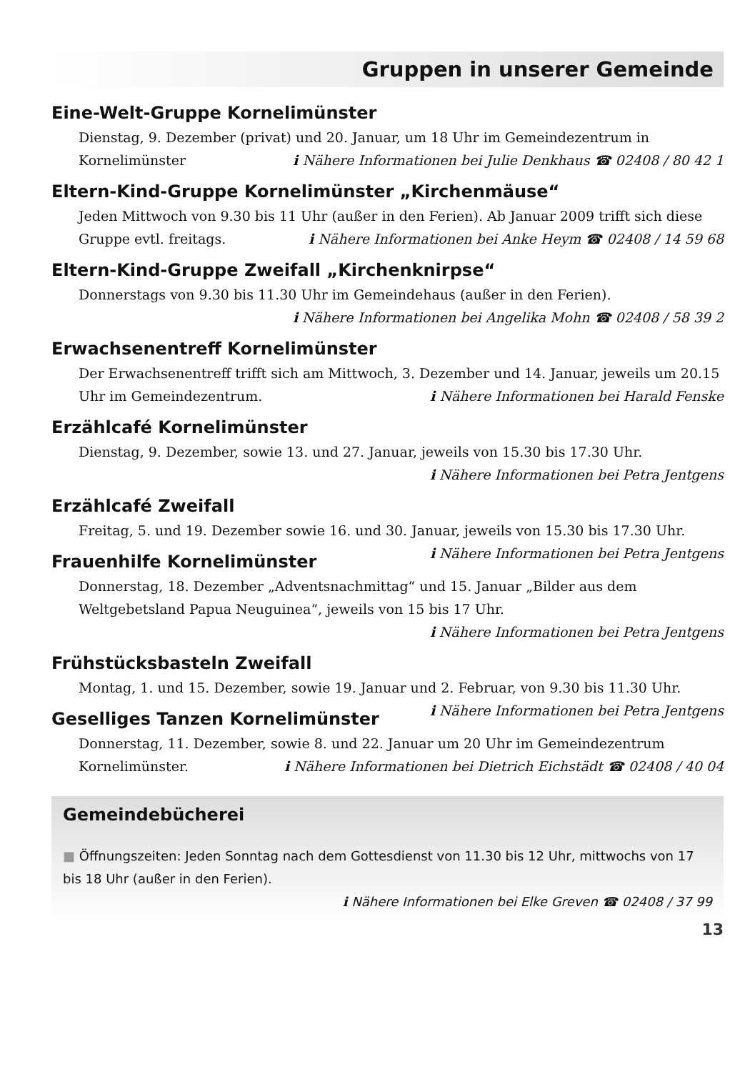Gruppen in unserer Gemeinde
Eine-Welt-Gruppe Kornelimünster
Dienstag, 9. Dezember (privat) und 20. Januar, um 18 Uhr im Gemeindezentrum in Kornelimünster ℹ Nähere Informationen bei Julie Denkhaus ☎ 02408 / 80 42 1
Eltern-Kind-Gruppe Kornelimünster „Kirchenmäuse“
Jeden Mittwoch von 9.30 bis 11 Uhr (außer in den Ferien). Ab Januar 2009 trifft sich diese Gruppe evtl. freitags. ℹ Nähere Informationen bei Anke Heym ☎ 02408 / 14 59 68
Eltern-Kind-Gruppe Zweifall „Kirchenknirpse“
Donnerstags von 9.30 bis 11.30 Uhr im Gemeindehaus (außer in den Ferien).
ℹ Nähere Informationen bei Angelika Mohn ☎ 02408 / 58 39 2
Erwachsenentreff Kornelimünster
Der Erwachsenentreff trifft sich am Mittwoch, 3. Dezember und 14. Januar, jeweils um 20.15 Uhr im Gemeindezentrum. ℹ Nähere Informationen bei Harald Fenske
Erzählcafé Kornelimünster
Dienstag, 9. Dezember, sowie 13. und 27. Januar, jeweils von 15.30 bis 17.30 Uhr.
ℹ Nähere Informationen bei Petra Jentgens
Erzählcafé Zweifall
Freitag, 5. und 19. Dezember sowie 16. und 30. Januar, jeweils von 15.30 bis 17.30 Uhr. ℹ Nähere Informationen bei Petra Jentgens
Frauenhilfe Kornelimünster
Donnerstag, 18. Dezember „Adventsnachmittag“ und 15. Januar „Bilder aus dem Weltgebetsland Papua Neuguinea“, jeweils von 15 bis 17 Uhr.
ℹ Nähere Informationen bei Petra Jentgens
Frühstücksbasteln Zweifall
Montag, 1. und 15. Dezember, sowie 19. Januar und 2. Februar, von 9.30 bis 11.30 Uhr. ℹ Nähere Informationen bei Petra Jentgens
Geselliges Tanzen Kornelimünster
Donnerstag, 11. Dezember, sowie 8. und 22. Januar um 20 Uhr im Gemeindezentrum Kornelimünster. ℹ Nähere Informationen bei Dietrich Eichstädt ☎ 02408 / 40 04
Gemeindebücherei
■ Öffnungszeiten: Jeden Sonntag nach dem Gottesdienst von 11.30 bis 12 Uhr, mittwochs von 17 bis 18 Uhr (außer in den Ferien).
ℹ Nähere Informationen bei Elke Greven ☎ 02408 / 37 99
13